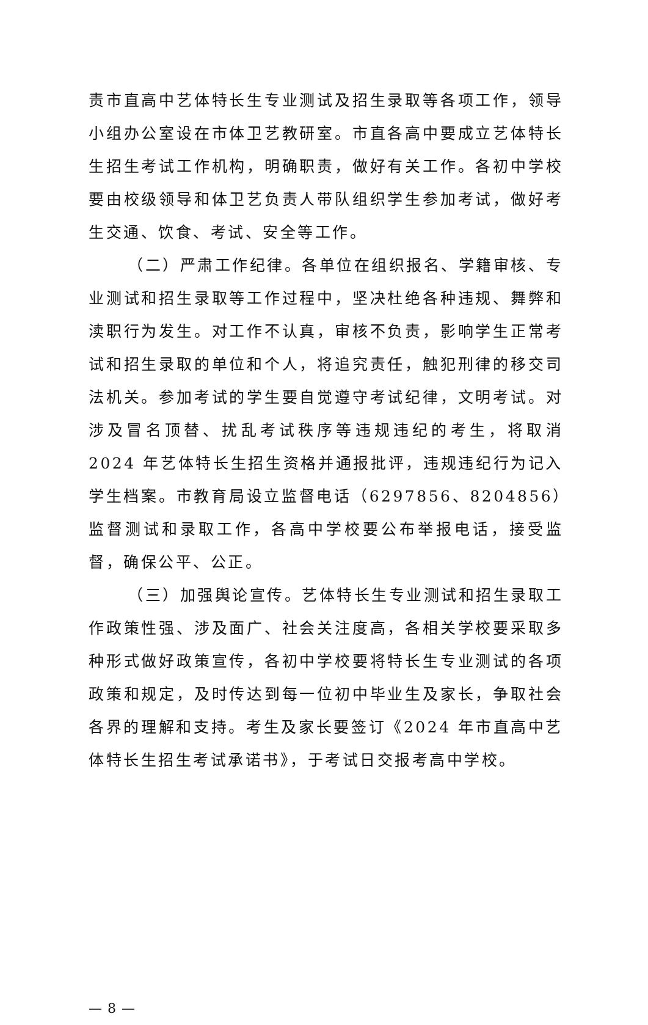责市直高中艺体特长生专业测试及招生录取等各项工作，领导小组办公室设在市体卫艺教研室。市直各高中要成立艺体特长生招生考试工作机构，明确职责，做好有关工作。各初中学校要由校级领导和体卫艺负责人带队组织学生参加考试，做好考生交通、饮食、考试、安全等工作。
（二）严肃工作纪律。各单位在组织报名、学籍审核、专业测试和招生录取等工作过程中，坚决杜绝各种违规、舞弊和渎职行为发生。对工作不认真，审核不负责，影响学生正常考试和招生录取的单位和个人，将追究责任，触犯刑律的移交司法机关。参加考试的学生要自觉遵守考试纪律，文明考试。对涉及冒名顶替、扰乱考试秩序等违规违纪的考生，将取消 2024 年艺体特长生招生资格并通报批评，违规违纪行为记入学生档案。市教育局设立监督电话（6297856、8204856）监督测试和录取工作，各高中学校要公布举报电话，接受监督，确保公平、公正。
（三）加强舆论宣传。艺体特长生专业测试和招生录取工作政策性强、涉及面广、社会关注度高，各相关学校要采取多种形式做好政策宣传，各初中学校要将特长生专业测试的各项政策和规定，及时传达到每一位初中毕业生及家长，争取社会各界的理解和支持。考生及家长要签订《2024 年市直高中艺体特长生招生考试承诺书》，于考试日交报考高中学校。
— 8 —